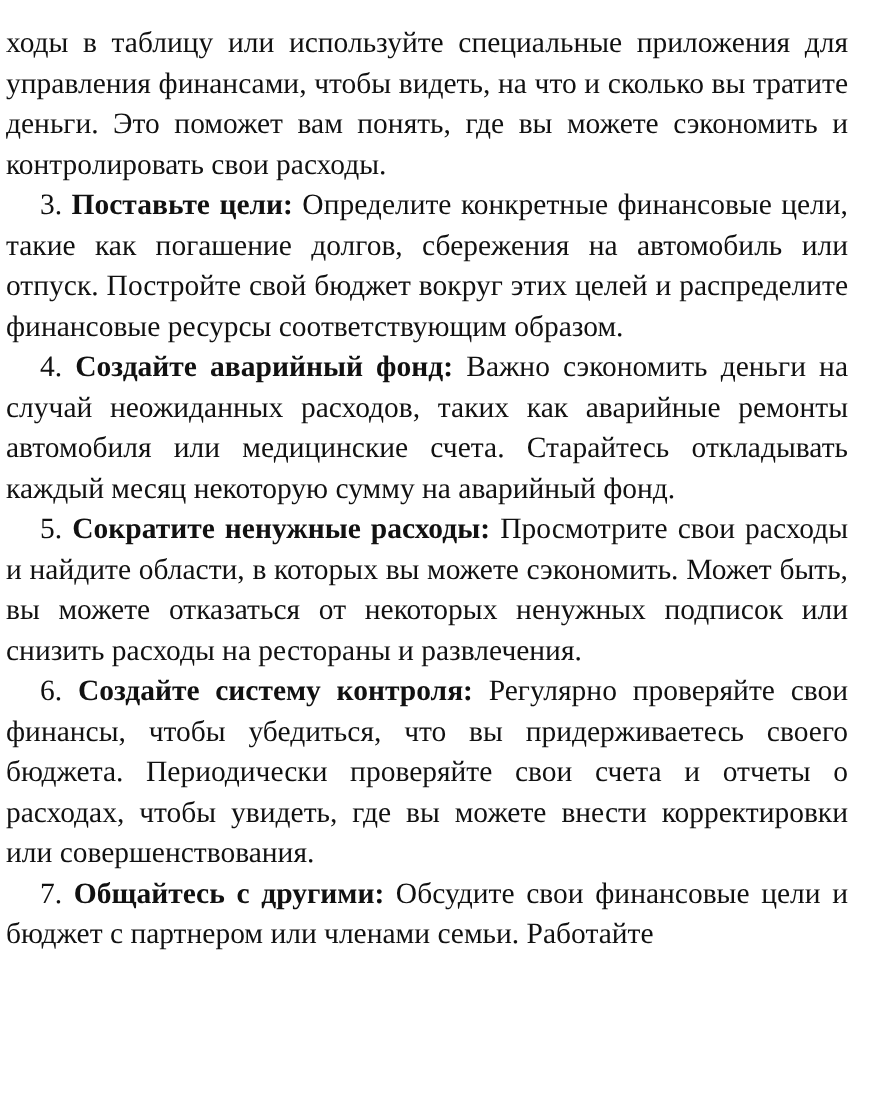ходы в таблицу или используйте специальные приложения для управления финансами, чтобы видеть, на что и сколько вы тратите деньги. Это поможет вам понять, где вы можете сэкономить и контролировать свои расходы.
3. Поставьте цели: Определите конкретные финансовые цели, такие как погашение долгов, сбережения на автомобиль или отпуск. Постройте свой бюджет вокруг этих целей и распределите финансовые ресурсы соответствующим образом.
4. Создайте аварийный фонд: Важно сэкономить деньги на случай неожиданных расходов, таких как аварийные ремонты автомобиля или медицинские счета. Старайтесь откладывать каждый месяц некоторую сумму на аварийный фонд.
5. Сократите ненужные расходы: Просмотрите свои расходы и найдите области, в которых вы можете сэкономить. Может быть, вы можете отказаться от некоторых ненужных подписок или снизить расходы на рестораны и развлечения.
6. Создайте систему контроля: Регулярно проверяйте свои финансы, чтобы убедиться, что вы придерживаетесь своего бюджета. Периодически проверяйте свои счета и отчеты о расходах, чтобы увидеть, где вы можете внести корректировки или совершенствования.
7. Общайтесь с другими: Обсудите свои финансовые цели и бюджет с партнером или членами семьи. Работайте